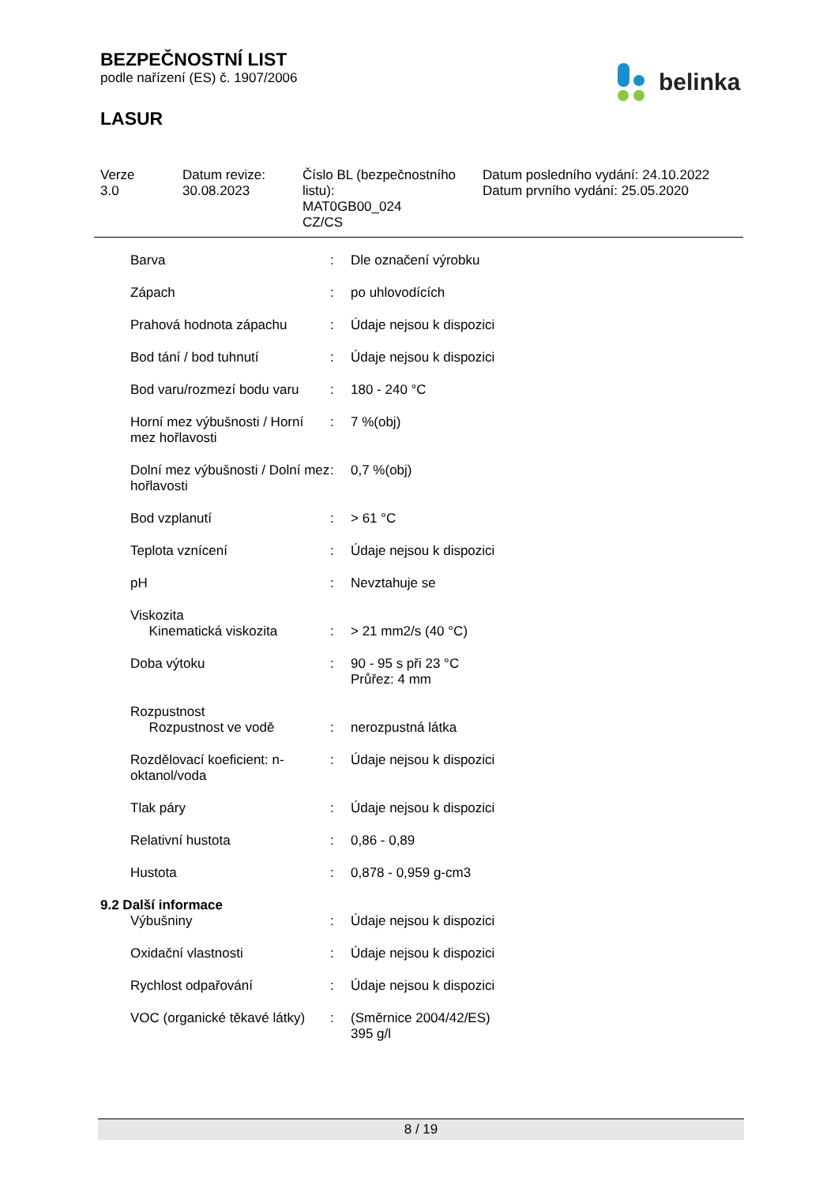BEZPEČNOSTNÍ LIST
podle nařízení (ES) č. 1907/2006
LASUR
belinka
Verze
3.0
Datum revize:
30.08.2023
Číslo BL (bezpečnostního listu):
MAT0GB00_024
CZ/CS
Datum posledního vydání: 24.10.2022
Datum prvního vydání: 25.05.2020
| Barva | : | Dle označení výrobku |
| Zápach | : | po uhlovodících |
| Prahová hodnota zápachu | : | Údaje nejsou k dispozici |
| Bod tání / bod tuhnutí | : | Údaje nejsou k dispozici |
| Bod varu/rozmezí bodu varu | : | 180 - 240 °C |
| Horní mez výbušnosti / Horní mez hořlavosti | : | 7 %(obj) |
| Dolní mez výbušnosti / Dolní mez hořlavosti | : | 0,7 %(obj) |
| Bod vzplanutí | : | > 61 °C |
| Teplota vznícení | : | Údaje nejsou k dispozici |
| pH | : | Nevztahuje se |
| Viskozita Kinematická viskozita | : | > 21 mm2/s (40 °C) |
| Doba výtoku | : | 90 - 95 s při 23 °C Průřez: 4 mm |
| Rozpustnost Rozpustnost ve vodě | : | nerozpustná látka |
| Rozdělovací koeficient: n-oktanol/voda | : | Údaje nejsou k dispozici |
| Tlak páry | : | Údaje nejsou k dispozici |
| Relativní hustota | : | 0,86 - 0,89 |
| Hustota | : | 0,878 - 0,959 g-cm3 |
9.2 Další informace
| Výbušniny | : | Údaje nejsou k dispozici |
| Oxidační vlastnosti | : | Údaje nejsou k dispozici |
| Rychlost odpařování | : | Údaje nejsou k dispozici |
| VOC (organické těkavé látky) | : | (Směrnice 2004/42/ES) 395 g/l |
8 / 19